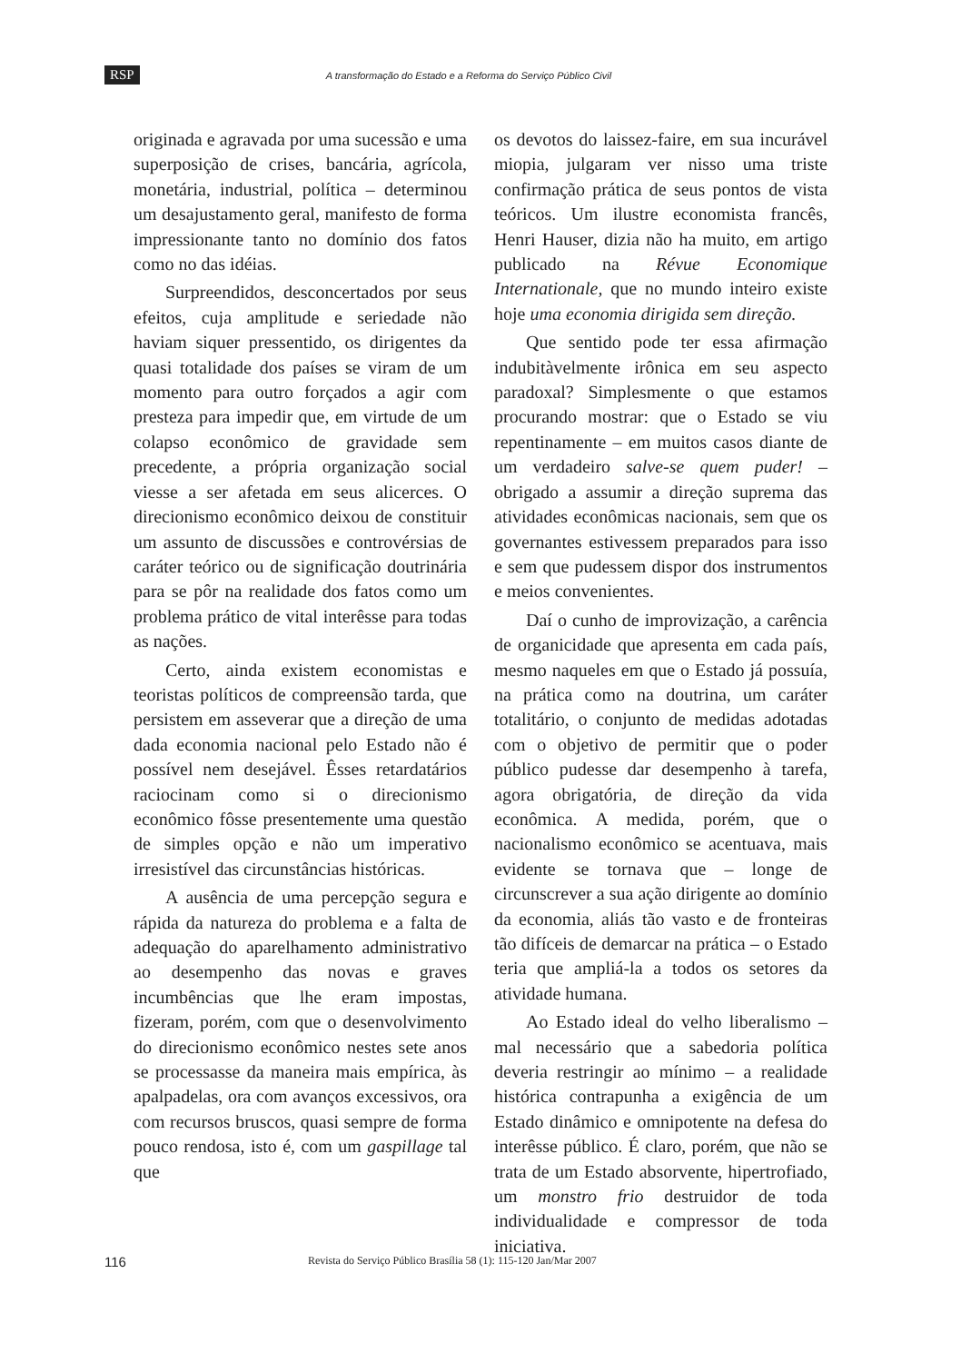RSP A transformação do Estado e a Reforma do Serviço Público Civil
originada e agravada por uma sucessão e uma superposição de crises, bancária, agrícola, monetária, industrial, política – determinou um desajustamento geral, manifesto de forma impressionante tanto no domínio dos fatos como no das idéias.
Surpreendidos, desconcertados por seus efeitos, cuja amplitude e seriedade não haviam siquer pressentido, os dirigentes da quasi totalidade dos países se viram de um momento para outro forçados a agir com presteza para impedir que, em virtude de um colapso econômico de gravidade sem precedente, a própria organização social viesse a ser afetada em seus alicerces. O direcionismo econômico deixou de constituir um assunto de discussões e controvérsias de caráter teórico ou de significação doutrinária para se pôr na realidade dos fatos como um problema prático de vital interêsse para todas as nações.
Certo, ainda existem economistas e teoristas políticos de compreensão tarda, que persistem em asseverar que a direção de uma dada economia nacional pelo Estado não é possível nem desejável. Êsses retardatários raciocinam como si o direcionismo econômico fôsse presentemente uma questão de simples opção e não um imperativo irresistível das circunstâncias históricas.
A ausência de uma percepção segura e rápida da natureza do problema e a falta de adequação do aparelhamento administrativo ao desempenho das novas e graves incumbências que lhe eram impostas, fizeram, porém, com que o desenvolvimento do direcionismo econômico nestes sete anos se processasse da maneira mais empírica, às apalpadelas, ora com avanços excessivos, ora com recursos bruscos, quasi sempre de forma pouco rendosa, isto é, com um gaspillage tal que
os devotos do laissez-faire, em sua incurável miopia, julgaram ver nisso uma triste confirmação prática de seus pontos de vista teóricos. Um ilustre economista francês, Henri Hauser, dizia não ha muito, em artigo publicado na Révue Economique Internationale, que no mundo inteiro existe hoje uma economia dirigida sem direção.
Que sentido pode ter essa afirmação indubitàvelmente irônica em seu aspecto paradoxal? Simplesmente o que estamos procurando mostrar: que o Estado se viu repentinamente – em muitos casos diante de um verdadeiro salve-se quem puder! – obrigado a assumir a direção suprema das atividades econômicas nacionais, sem que os governantes estivessem preparados para isso e sem que pudessem dispor dos instrumentos e meios convenientes.
Daí o cunho de improvização, a carência de organicidade que apresenta em cada país, mesmo naqueles em que o Estado já possuía, na prática como na doutrina, um caráter totalitário, o conjunto de medidas adotadas com o objetivo de permitir que o poder público pudesse dar desempenho à tarefa, agora obrigatória, de direção da vida econômica. A medida, porém, que o nacionalismo econômico se acentuava, mais evidente se tornava que – longe de circunscrever a sua ação dirigente ao domínio da economia, aliás tão vasto e de fronteiras tão difíceis de demarcar na prática – o Estado teria que ampliá-la a todos os setores da atividade humana.
Ao Estado ideal do velho liberalismo – mal necessário que a sabedoria política deveria restringir ao mínimo – a realidade histórica contrapunha a exigência de um Estado dinâmico e omnipotente na defesa do interêsse público. É claro, porém, que não se trata de um Estado absorvente, hipertrofiado, um monstro frio destruidor de toda individualidade e compressor de toda iniciativa.
116 Revista do Serviço Público Brasília 58 (1): 115-120 Jan/Mar 2007